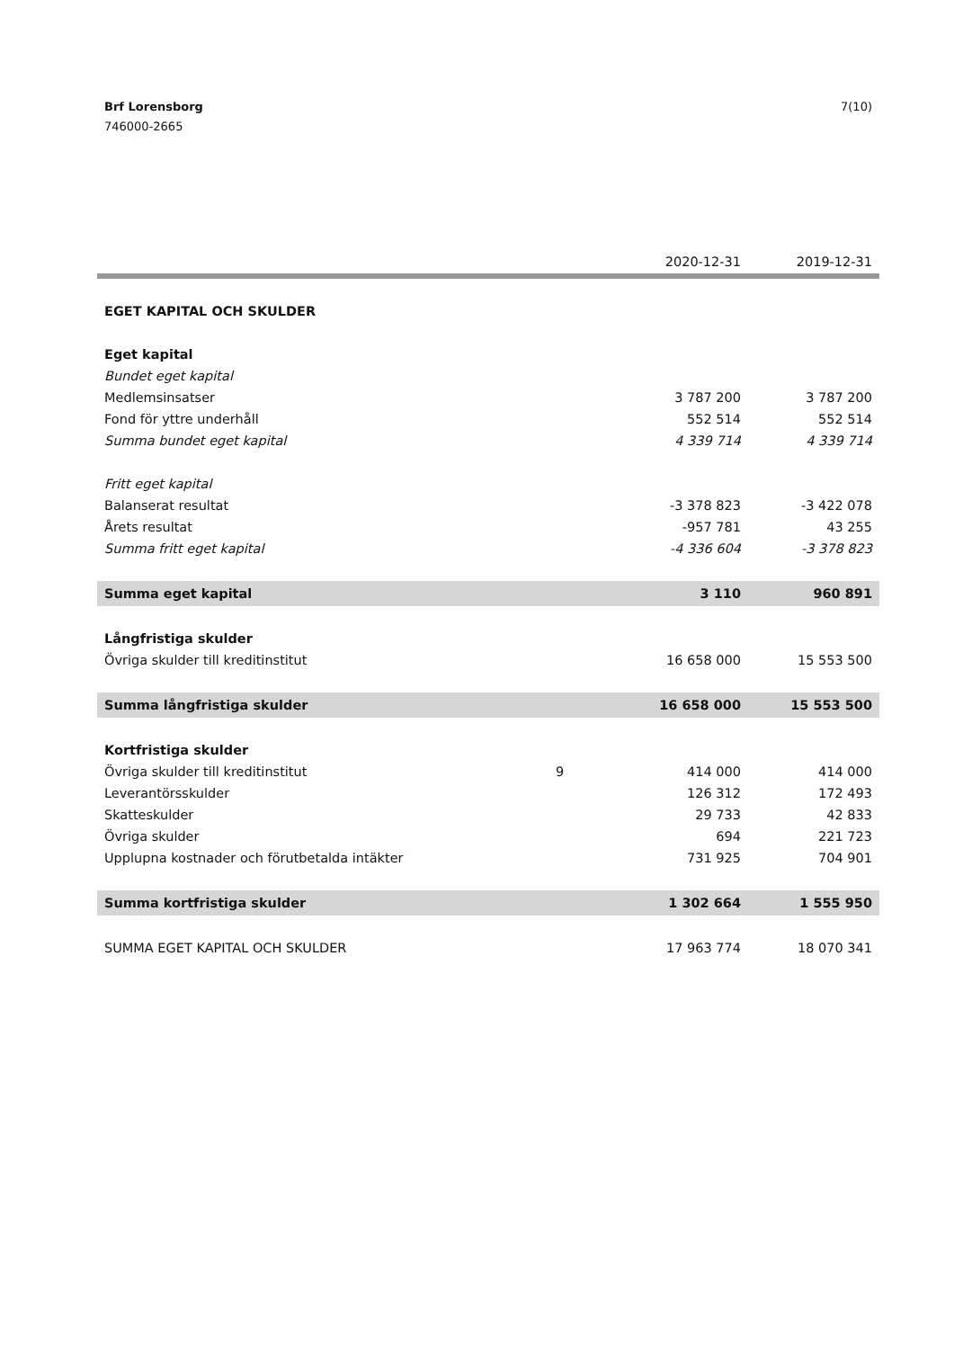7(10) Brf Lorensborg
746000-2665
| | | 2020-12-31 | 2019-12-31 |
| --- | --- | --- | --- |
| EGET KAPITAL OCH SKULDER | | | |
| Eget kapital | | | |
| Bundet eget kapital | | | |
| Medlemsinsatser | | 3 787 200 | 3 787 200 |
| Fond för yttre underhåll | | 552 514 | 552 514 |
| Summa bundet eget kapital | | 4 339 714 | 4 339 714 |
| Fritt eget kapital | | | |
| Balanserat resultat | | -3 378 823 | -3 422 078 |
| Årets resultat | | -957 781 | 43 255 |
| Summa fritt eget kapital | | -4 336 604 | -3 378 823 |
| Summa eget kapital | | 3 110 | 960 891 |
| Långfristiga skulder | | | |
| Övriga skulder till kreditinstitut | | 16 658 000 | 15 553 500 |
| Summa långfristiga skulder | | 16 658 000 | 15 553 500 |
| Kortfristiga skulder | | | |
| Övriga skulder till kreditinstitut | 9 | 414 000 | 414 000 |
| Leverantörsskulder | | 126 312 | 172 493 |
| Skatteskulder | | 29 733 | 42 833 |
| Övriga skulder | | 694 | 221 723 |
| Upplupna kostnader och förutbetalda intäkter | | 731 925 | 704 901 |
| Summa kortfristiga skulder | | 1 302 664 | 1 555 950 |
| SUMMA EGET KAPITAL OCH SKULDER | | 17 963 774 | 18 070 341 |